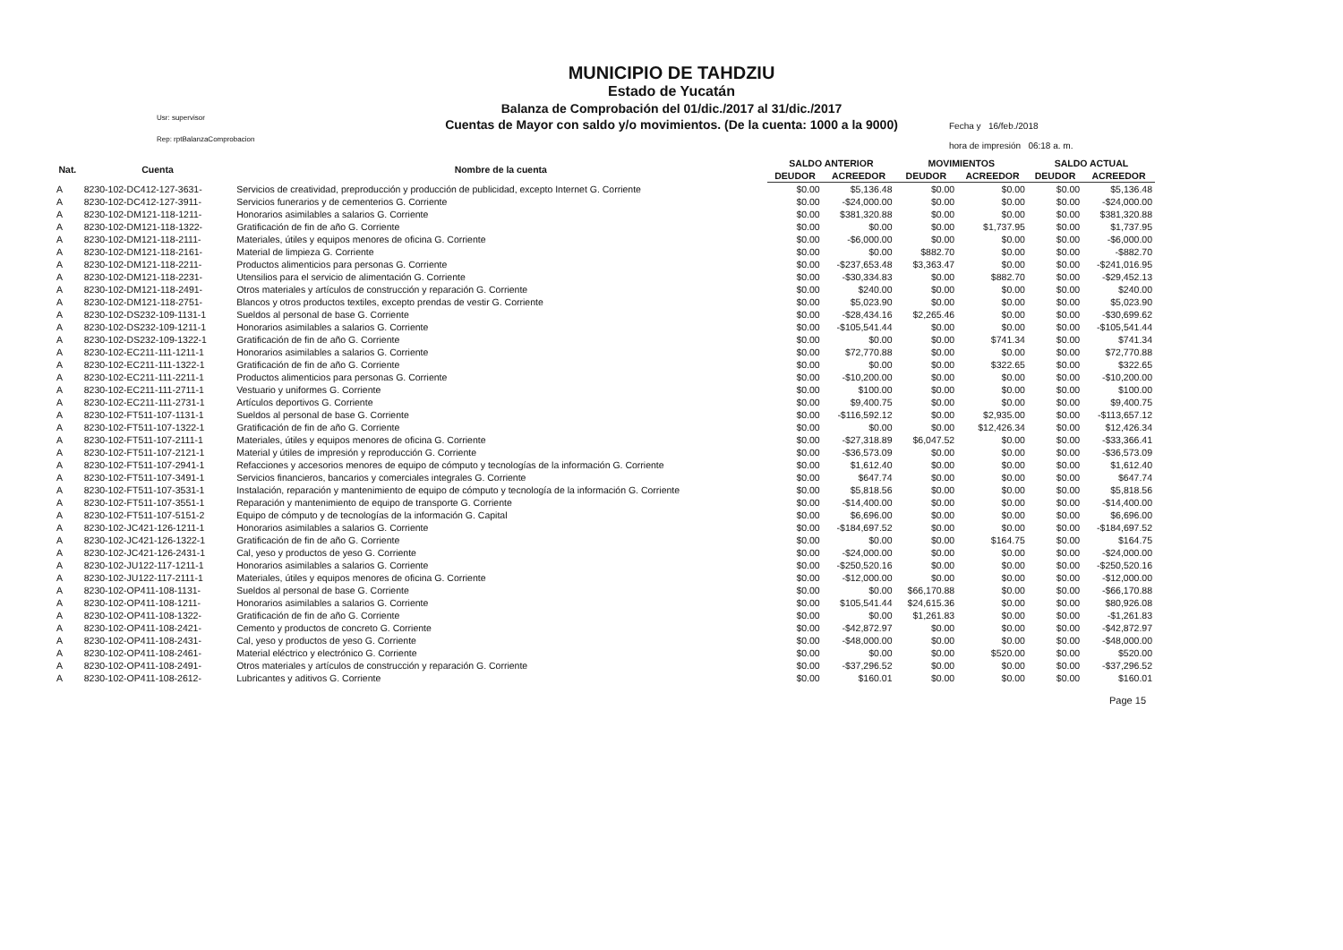Usr: supervisor
Rep: rptBalanzaComprobacion
MUNICIPIO DE TAHDZIU
Estado de Yucatán
Balanza de Comprobación del 01/dic./2017 al 31/dic./2017
Cuentas de Mayor con saldo y/o movimientos. (De la cuenta: 1000 a la 9000)
Fecha y 16/feb./2018
hora de impresión 06:18 a. m.
| Nat. | Cuenta | Nombre de la cuenta | SALDO ANTERIOR | | MOVIMIENTOS | | SALDO ACTUAL | |
| --- | --- | --- | --- | --- | --- | --- | --- | --- |
| | | | DEUDOR | ACREEDOR | DEUDOR | ACREEDOR | DEUDOR | ACREEDOR |
| A | 8230-102-DC412-127-3631- | Servicios de creatividad, preproducción y producción de publicidad, excepto Internet G. Corriente | $0.00 | $5,136.48 | $0.00 | $0.00 | $0.00 | $5,136.48 |
| A | 8230-102-DC412-127-3911- | Servicios funerarios y de cementerios G. Corriente | $0.00 | -$24,000.00 | $0.00 | $0.00 | $0.00 | -$24,000.00 |
| A | 8230-102-DM121-118-1211- | Honorarios asimilables a salarios G. Corriente | $0.00 | $381,320.88 | $0.00 | $0.00 | $0.00 | $381,320.88 |
| A | 8230-102-DM121-118-1322- | Gratificación de fin de año G. Corriente | $0.00 | $0.00 | $0.00 | $1,737.95 | $0.00 | $1,737.95 |
| A | 8230-102-DM121-118-2111- | Materiales, útiles y equipos menores de oficina G. Corriente | $0.00 | -$6,000.00 | $0.00 | $0.00 | $0.00 | -$6,000.00 |
| A | 8230-102-DM121-118-2161- | Material de limpieza G. Corriente | $0.00 | $0.00 | $882.70 | $0.00 | $0.00 | -$882.70 |
| A | 8230-102-DM121-118-2211- | Productos alimenticios para personas G. Corriente | $0.00 | -$237,653.48 | $3,363.47 | $0.00 | $0.00 | -$241,016.95 |
| A | 8230-102-DM121-118-2231- | Utensilios para el servicio de alimentación G. Corriente | $0.00 | -$30,334.83 | $0.00 | $882.70 | $0.00 | -$29,452.13 |
| A | 8230-102-DM121-118-2491- | Otros materiales y artículos de construcción y reparación G. Corriente | $0.00 | $240.00 | $0.00 | $0.00 | $0.00 | $240.00 |
| A | 8230-102-DM121-118-2751- | Blancos y otros productos textiles, excepto prendas de vestir G. Corriente | $0.00 | $5,023.90 | $0.00 | $0.00 | $0.00 | $5,023.90 |
| A | 8230-102-DS232-109-1131-1 | Sueldos al personal de base G. Corriente | $0.00 | -$28,434.16 | $2,265.46 | $0.00 | $0.00 | -$30,699.62 |
| A | 8230-102-DS232-109-1211-1 | Honorarios asimilables a salarios G. Corriente | $0.00 | -$105,541.44 | $0.00 | $0.00 | $0.00 | -$105,541.44 |
| A | 8230-102-DS232-109-1322-1 | Gratificación de fin de año G. Corriente | $0.00 | $0.00 | $0.00 | $741.34 | $0.00 | $741.34 |
| A | 8230-102-EC211-111-1211-1 | Honorarios asimilables a salarios G. Corriente | $0.00 | $72,770.88 | $0.00 | $0.00 | $0.00 | $72,770.88 |
| A | 8230-102-EC211-111-1322-1 | Gratificación de fin de año G. Corriente | $0.00 | $0.00 | $0.00 | $322.65 | $0.00 | $322.65 |
| A | 8230-102-EC211-111-2211-1 | Productos alimenticios para personas G. Corriente | $0.00 | -$10,200.00 | $0.00 | $0.00 | $0.00 | -$10,200.00 |
| A | 8230-102-EC211-111-2711-1 | Vestuario y uniformes G. Corriente | $0.00 | $100.00 | $0.00 | $0.00 | $0.00 | $100.00 |
| A | 8230-102-EC211-111-2731-1 | Artículos deportivos G. Corriente | $0.00 | $9,400.75 | $0.00 | $0.00 | $0.00 | $9,400.75 |
| A | 8230-102-FT511-107-1131-1 | Sueldos al personal de base G. Corriente | $0.00 | -$116,592.12 | $0.00 | $2,935.00 | $0.00 | -$113,657.12 |
| A | 8230-102-FT511-107-1322-1 | Gratificación de fin de año G. Corriente | $0.00 | $0.00 | $0.00 | $12,426.34 | $0.00 | $12,426.34 |
| A | 8230-102-FT511-107-2111-1 | Materiales, útiles y equipos menores de oficina G. Corriente | $0.00 | -$27,318.89 | $6,047.52 | $0.00 | $0.00 | -$33,366.41 |
| A | 8230-102-FT511-107-2121-1 | Material y útiles de impresión y reproducción G. Corriente | $0.00 | -$36,573.09 | $0.00 | $0.00 | $0.00 | -$36,573.09 |
| A | 8230-102-FT511-107-2941-1 | Refacciones y accesorios menores de equipo de cómputo y tecnologías de la información G. Corriente | $0.00 | $1,612.40 | $0.00 | $0.00 | $0.00 | $1,612.40 |
| A | 8230-102-FT511-107-3491-1 | Servicios financieros, bancarios y comerciales integrales G. Corriente | $0.00 | $647.74 | $0.00 | $0.00 | $0.00 | $647.74 |
| A | 8230-102-FT511-107-3531-1 | Instalación, reparación y mantenimiento de equipo de cómputo y tecnología de la información G. Corriente | $0.00 | $5,818.56 | $0.00 | $0.00 | $0.00 | $5,818.56 |
| A | 8230-102-FT511-107-3551-1 | Reparación y mantenimiento de equipo de transporte G. Corriente | $0.00 | -$14,400.00 | $0.00 | $0.00 | $0.00 | -$14,400.00 |
| A | 8230-102-FT511-107-5151-2 | Equipo de cómputo y de tecnologías de la información G. Capital | $0.00 | $6,696.00 | $0.00 | $0.00 | $0.00 | $6,696.00 |
| A | 8230-102-JC421-126-1211-1 | Honorarios asimilables a salarios G. Corriente | $0.00 | -$184,697.52 | $0.00 | $0.00 | $0.00 | -$184,697.52 |
| A | 8230-102-JC421-126-1322-1 | Gratificación de fin de año G. Corriente | $0.00 | $0.00 | $0.00 | $164.75 | $0.00 | $164.75 |
| A | 8230-102-JC421-126-2431-1 | Cal, yeso y productos de yeso G. Corriente | $0.00 | -$24,000.00 | $0.00 | $0.00 | $0.00 | -$24,000.00 |
| A | 8230-102-JU122-117-1211-1 | Honorarios asimilables a salarios G. Corriente | $0.00 | -$250,520.16 | $0.00 | $0.00 | $0.00 | -$250,520.16 |
| A | 8230-102-JU122-117-2111-1 | Materiales, útiles y equipos menores de oficina G. Corriente | $0.00 | -$12,000.00 | $0.00 | $0.00 | $0.00 | -$12,000.00 |
| A | 8230-102-OP411-108-1131- | Sueldos al personal de base G. Corriente | $0.00 | $0.00 | $66,170.88 | $0.00 | $0.00 | -$66,170.88 |
| A | 8230-102-OP411-108-1211- | Honorarios asimilables a salarios G. Corriente | $0.00 | $105,541.44 | $24,615.36 | $0.00 | $0.00 | $80,926.08 |
| A | 8230-102-OP411-108-1322- | Gratificación de fin de año G. Corriente | $0.00 | $0.00 | $1,261.83 | $0.00 | $0.00 | -$1,261.83 |
| A | 8230-102-OP411-108-2421- | Cemento y productos de concreto G. Corriente | $0.00 | -$42,872.97 | $0.00 | $0.00 | $0.00 | -$42,872.97 |
| A | 8230-102-OP411-108-2431- | Cal, yeso y productos de yeso G. Corriente | $0.00 | -$48,000.00 | $0.00 | $0.00 | $0.00 | -$48,000.00 |
| A | 8230-102-OP411-108-2461- | Material eléctrico y electrónico G. Corriente | $0.00 | $0.00 | $0.00 | $520.00 | $0.00 | $520.00 |
| A | 8230-102-OP411-108-2491- | Otros materiales y artículos de construcción y reparación G. Corriente | $0.00 | -$37,296.52 | $0.00 | $0.00 | $0.00 | -$37,296.52 |
| A | 8230-102-OP411-108-2612- | Lubricantes y aditivos G. Corriente | $0.00 | $160.01 | $0.00 | $0.00 | $0.00 | $160.01 |
Page 15